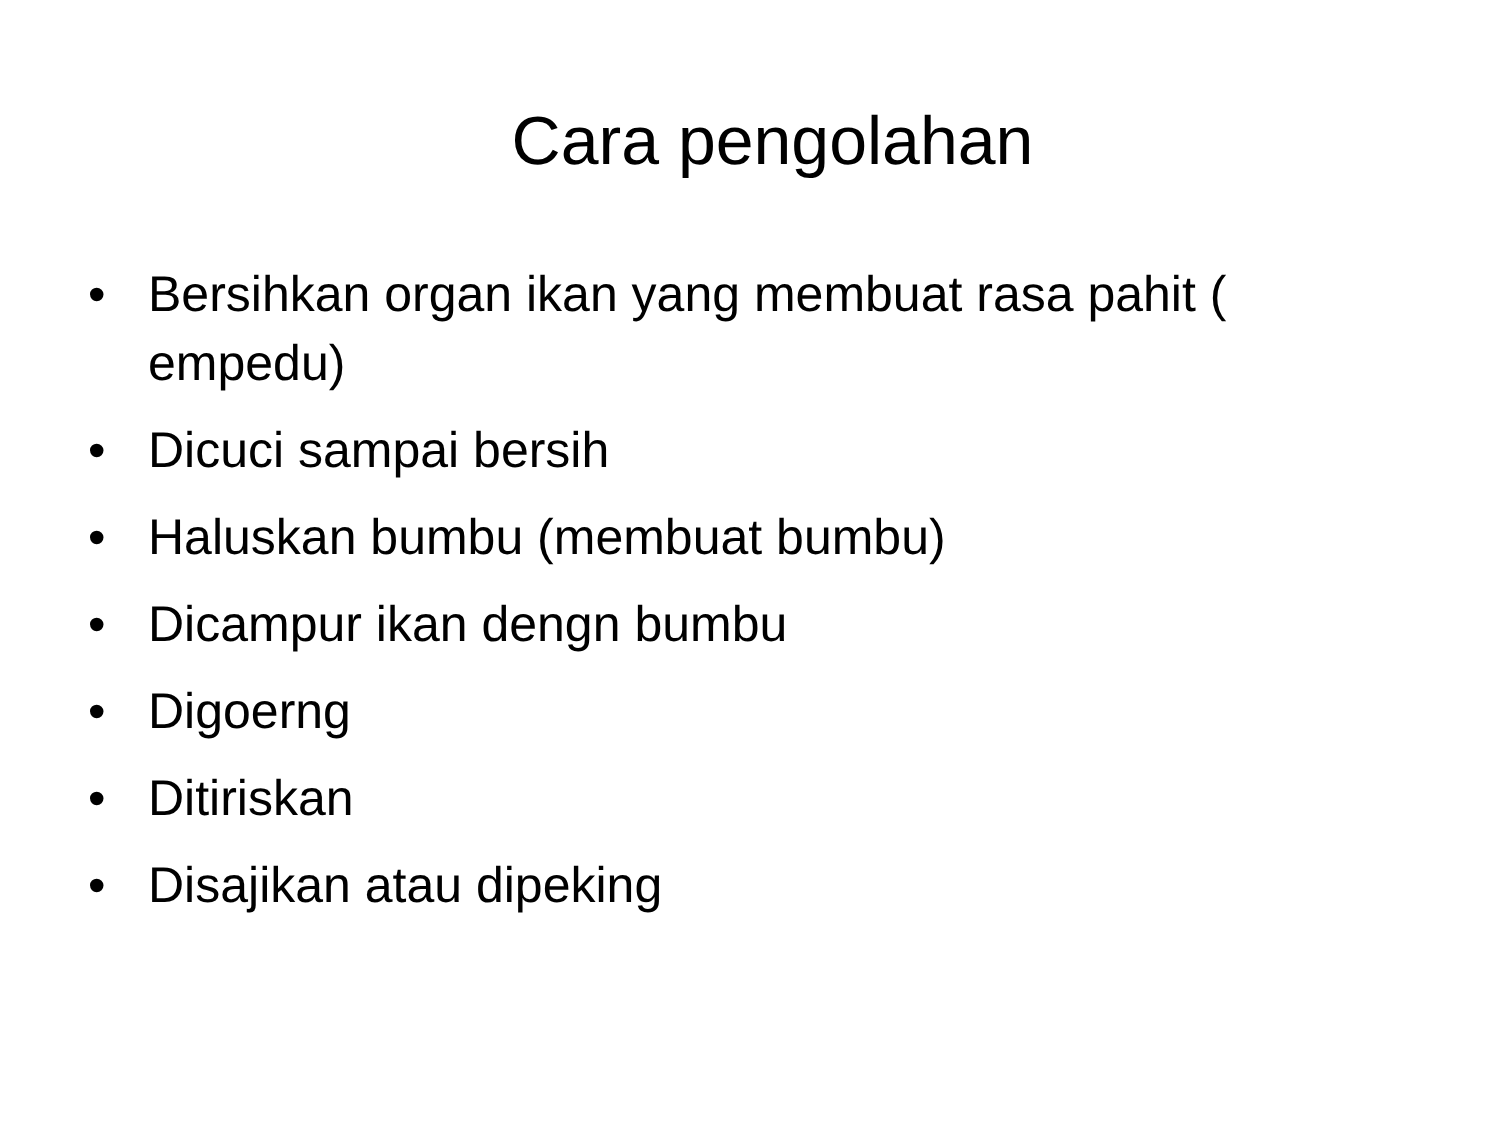Cara pengolahan
• Bersihkan organ ikan yang membuat rasa pahit ( empedu)
• Dicuci sampai bersih
• Haluskan bumbu (membuat bumbu)
• Dicampur ikan dengn bumbu
• Digoerng
• Ditiriskan
• Disajikan atau dipeking